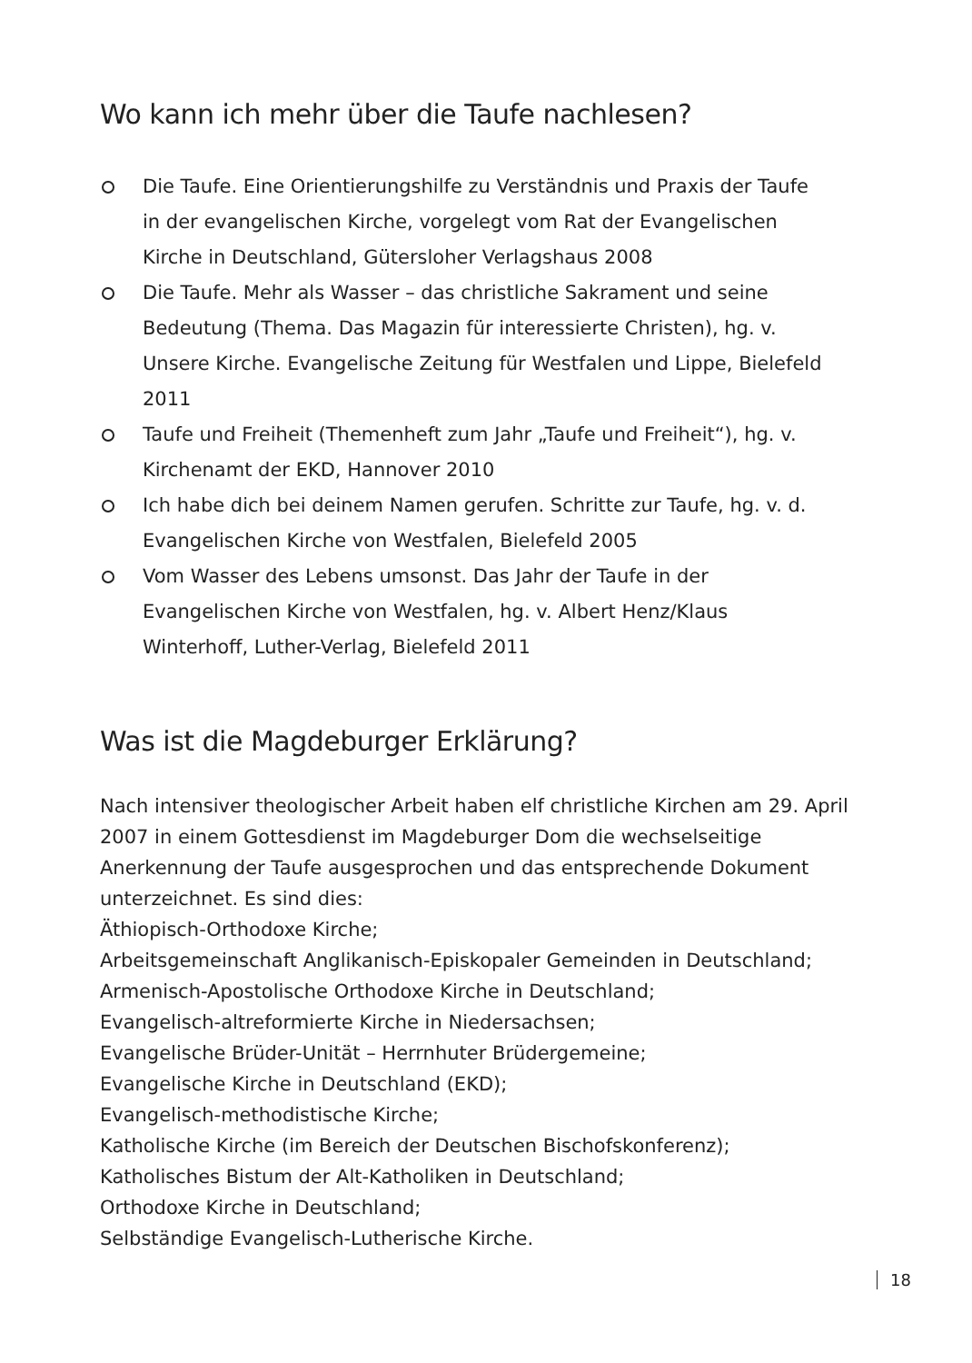Wo kann ich mehr über die Taufe nachlesen?
Die Taufe. Eine Orientierungshilfe zu Verständnis und Praxis der Taufe in der evangelischen Kirche, vorgelegt vom Rat der Evangelischen Kirche in Deutschland, Gütersloher Verlagshaus 2008
Die Taufe. Mehr als Wasser – das christliche Sakrament und seine Bedeutung (Thema. Das Magazin für interessierte Christen), hg. v. Unsere Kirche. Evangelische Zeitung für Westfalen und Lippe, Bielefeld 2011
Taufe und Freiheit (Themenheft zum Jahr „Taufe und Freiheit“), hg. v. Kirchenamt der EKD, Hannover 2010
Ich habe dich bei deinem Namen gerufen. Schritte zur Taufe, hg. v. d. Evangelischen Kirche von Westfalen, Bielefeld 2005
Vom Wasser des Lebens umsonst. Das Jahr der Taufe in der Evangelischen Kirche von Westfalen, hg. v. Albert Henz/Klaus Winterhoff, Luther-Verlag, Bielefeld 2011
Was ist die Magdeburger Erklärung?
Nach intensiver theologischer Arbeit haben elf christliche Kirchen am 29. April 2007 in einem Gottesdienst im Magdeburger Dom die wechselseitige Anerkennung der Taufe ausgesprochen und das entsprechende Dokument unterzeichnet. Es sind dies:
Äthiopisch-Orthodoxe Kirche;
Arbeitsgemeinschaft Anglikanisch-Episkopaler Gemeinden in Deutschland;
Armenisch-Apostolische Orthodoxe Kirche in Deutschland;
Evangelisch-altreformierte Kirche in Niedersachsen;
Evangelische Brüder-Unität – Herrnhuter Brüdergemeine;
Evangelische Kirche in Deutschland (EKD);
Evangelisch-methodistische Kirche;
Katholische Kirche (im Bereich der Deutschen Bischofskonferenz);
Katholisches Bistum der Alt-Katholiken in Deutschland;
Orthodoxe Kirche in Deutschland;
Selbständige Evangelisch-Lutherische Kirche.
18